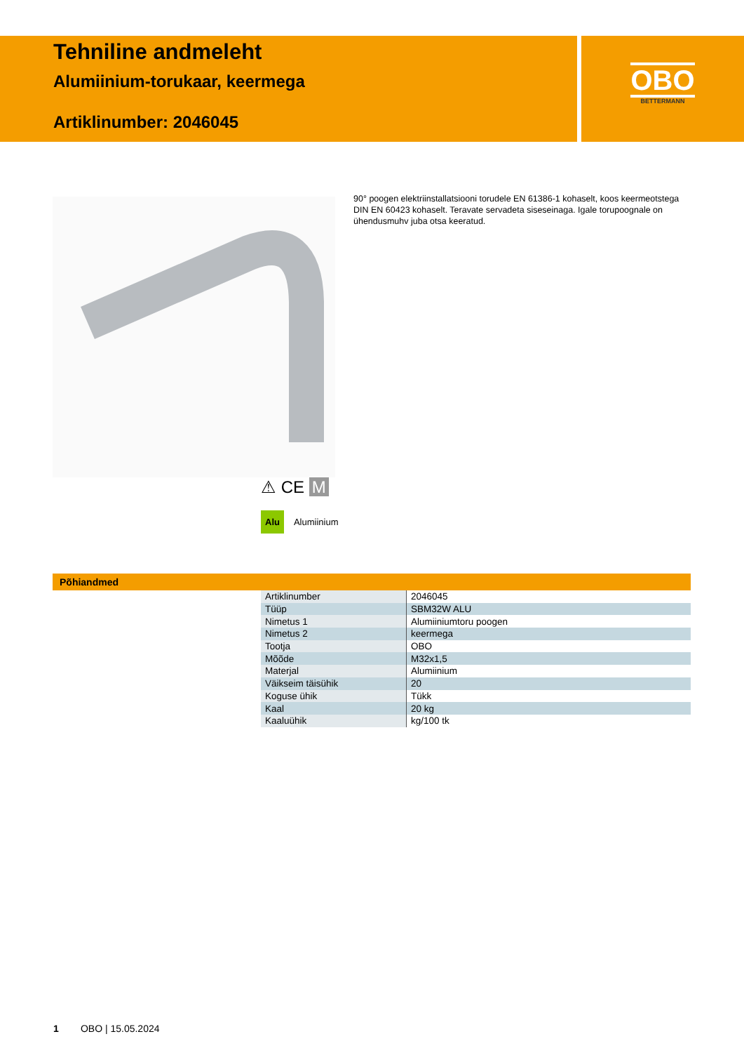Tehniline andmeleht
Alumiinium-torukaar, keermega
Artiklinumber: 2046045
OBO
BETTERMANN
90° poogen elektriinstallatsiooni torudele EN 61386-1 kohaselt, koos keermeot­stega DIN EN 60423 kohaselt. Teravate servadeta siseseinaga. Igale torupoo­gnale on ühendusmuhv juba otsa keeratud.
⚠ CE M
Alu Alumiinium
Põhiandmed
| Artiklinumber | 2046045 |
| Tüüp | SBM32W ALU |
| Nimetus 1 | Alumiiniumtoru poogen |
| Nimetus 2 | keermega |
| Tootja | OBO |
| Mõõde | M32x1,5 |
| Materjal | Alumiinium |
| Väikseim täisühik | 20 |
| Koguse ühik | Tükk |
| Kaal | 20 kg |
| Kaaluühik | kg/100 tk |
1 OBO | 15.05.2024